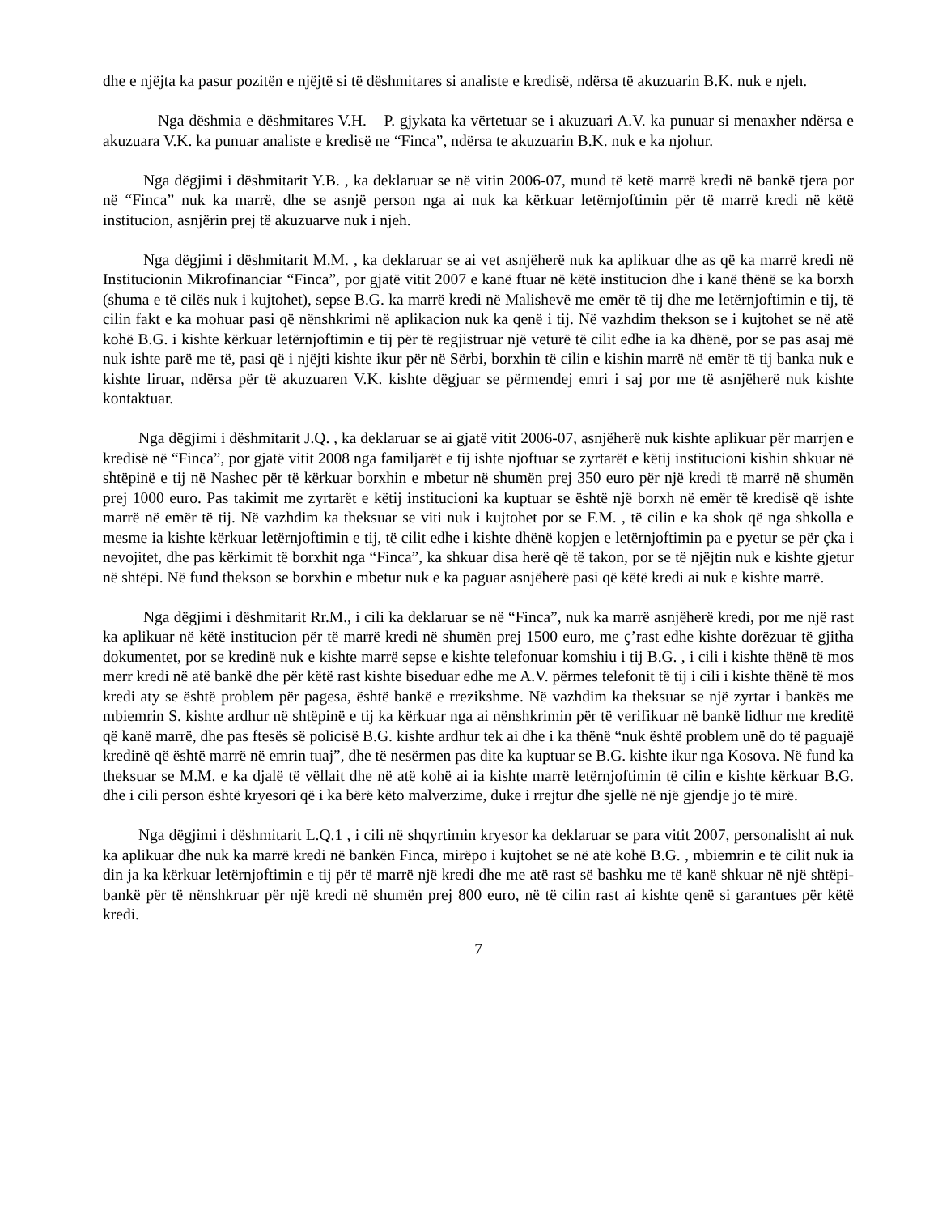dhe e njëjta ka pasur pozitën e njëjtë si të dëshmitares si analiste e kredisë, ndërsa të akuzuarin B.K. nuk e njeh.
Nga dëshmia e dëshmitares V.H. – P. gjykata ka vërtetuar se i akuzuari A.V. ka punuar si menaxher ndërsa e akuzuara V.K. ka punuar analiste e kredisë ne “Finca”, ndërsa te akuzuarin B.K. nuk e ka njohur.
Nga dëgjimi i dëshmitarit Y.B. , ka deklaruar se në vitin 2006-07, mund të ketë marrë kredi në bankë tjera por në “Finca” nuk ka marrë, dhe se asnjë person nga ai nuk ka kërkuar letërnjoftimin për të marrë kredi në këtë institucion, asnjërin prej të akuzuarve nuk i njeh.
Nga dëgjimi i dëshmitarit M.M. , ka deklaruar se ai vet asnjëherë nuk ka aplikuar dhe as që ka marrë kredi në Institucionin Mikrofinanciar “Finca”, por gjatë vitit 2007 e kanë ftuar në këtë institucion dhe i kanë thënë se ka borxh (shuma e të cilës nuk i kujtohet), sepse B.G. ka marrë kredi në Malishevë me emër të tij dhe me letërnjoftimin e tij, të cilin fakt e ka mohuar pasi që nënshkrimi në aplikacion nuk ka qenë i tij. Në vazhdim thekson se i kujtohet se në atë kohë B.G. i kishte kërkuar letërnjoftimin e tij për të regjistruar një veturë të cilit edhe ia ka dhënë, por se pas asaj më nuk ishte parë me të, pasi që i njëjti kishte ikur për në Sërbi, borxhin të cilin e kishin marrë në emër të tij banka nuk e kishte liruar, ndërsa për të akuzuaren V.K. kishte dëgjuar se përmendej emri i saj por me të asnjëherë nuk kishte kontaktuar.
Nga dëgjimi i dëshmitarit J.Q. , ka deklaruar se ai gjatë vitit 2006-07, asnjëherë nuk kishte aplikuar për marrjen e kredisë në “Finca”, por gjatë vitit 2008 nga familjarët e tij ishte njoftuar se zyrtarët e këtij institucioni kishin shkuar në shtëpinë e tij në Nashec për të kërkuar borxhin e mbetur në shumën prej 350 euro për një kredi të marrë në shumën prej 1000 euro. Pas takimit me zyrtarët e këtij institucioni ka kuptuar se është një borxh në emër të kredisë që ishte marrë në emër të tij. Në vazhdim ka theksuar se viti nuk i kujtohet por se F.M. , të cilin e ka shok që nga shkolla e mesme ia kishte kërkuar letërnjoftimin e tij, të cilit edhe i kishte dhënë kopjen e letërnjoftimin pa e pyetur se për çka i nevojitet, dhe pas kërkimit të borxhit nga “Finca”, ka shkuar disa herë që të takon, por se të njëjtin nuk e kishte gjetur në shtëpi. Në fund thekson se borxhin e mbetur nuk e ka paguar asnjëherë pasi që këtë kredi ai nuk e kishte marrë.
Nga dëgjimi i dëshmitarit Rr.M., i cili ka deklaruar se në “Finca”, nuk ka marrë asnjëherë kredi, por me një rast ka aplikuar në këtë institucion për të marrë kredi në shumën prej 1500 euro, me ç’rast edhe kishte dorëzuar të gjitha dokumentet, por se kredinë nuk e kishte marrë sepse e kishte telefonuar komshiu i tij B.G. , i cili i kishte thënë të mos merr kredi në atë bankë dhe për këtë rast kishte biseduar edhe me A.V. përmes telefonit të tij i cili i kishte thënë të mos kredi aty se është problem për pagesa, është bankë e rrezikshme. Në vazhdim ka theksuar se një zyrtar i bankës me mbiemrin S. kishte ardhur në shtëpinë e tij ka kërkuar nga ai nënshkrimin për të verifikuar në bankë lidhur me kreditë që kanë marrë, dhe pas ftesës së policisë B.G. kishte ardhur tek ai dhe i ka thënë “nuk është problem unë do të paguajë kredinë që është marrë në emrin tuaj”, dhe të nesërmen pas dite ka kuptuar se B.G. kishte ikur nga Kosova. Në fund ka theksuar se M.M. e ka djalë të vëllait dhe në atë kohë ai ia kishte marrë letërnjoftimin të cilin e kishte kërkuar B.G. dhe i cili person është kryesori që i ka bërë këto malverzime, duke i rrejtur dhe sjellë në një gjendje jo të mirë.
Nga dëgjimi i dëshmitarit L.Q.1 , i cili në shqyrtimin kryesor ka deklaruar se para vitit 2007, personalisht ai nuk ka aplikuar dhe nuk ka marrë kredi në bankën Finca, mirëpo i kujtohet se në atë kohë B.G. , mbiemrin e të cilit nuk ia din ja ka kërkuar letërnjoftimin e tij për të marrë një kredi dhe me atë rast së bashku me të kanë shkuar në një shtëpi-bankë për të nënshkruar për një kredi në shumën prej 800 euro, në të cilin rast ai kishte qenë si garantues për këtë kredi.
7